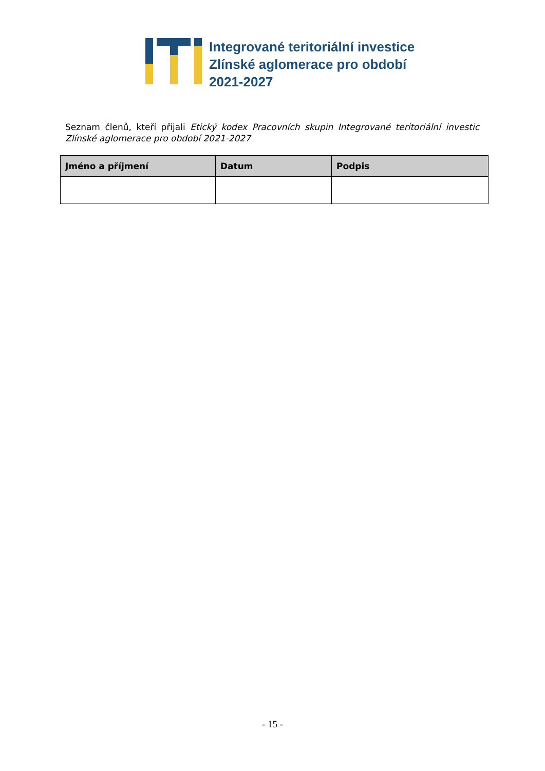Integrované teritoriální investice
Zlínské aglomerace pro období
2021-2027
Seznam členů, kteří přijali Etický kodex Pracovních skupin Integrované teritoriální investic Zlínské aglomerace pro období 2021-2027
| Jméno a příjmení | Datum | Podpis |
| --- | --- | --- |
- 15 -